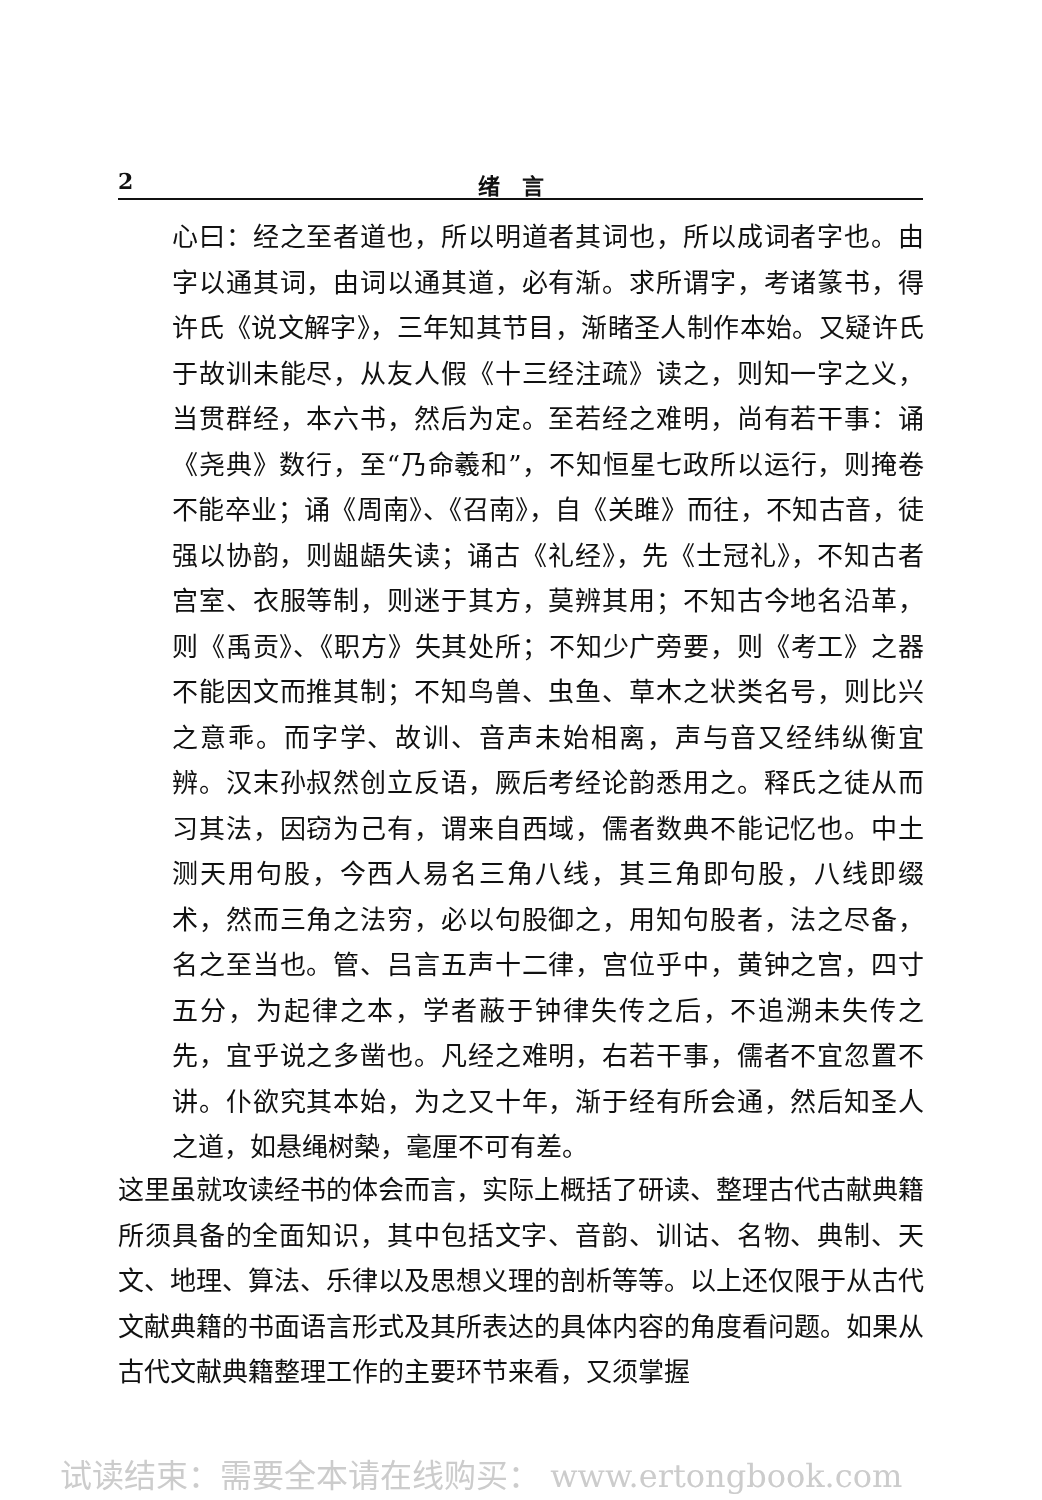2 绪　言
心曰：经之至者道也，所以明道者其词也，所以成词者字也。由字以通其词，由词以通其道，必有渐。求所谓字，考诸篆书，得许氏《说文解字》，三年知其节目，渐睹圣人制作本始。又疑许氏于故训未能尽，从友人假《十三经注疏》读之，则知一字之义，当贯群经，本六书，然后为定。至若经之难明，尚有若干事：诵《尧典》数行，至“乃命羲和”，不知恒星七政所以运行，则掩卷不能卒业；诵《周南》、《召南》，自《关雎》而往，不知古音，徒强以协韵，则龃龉失读；诵古《礼经》，先《士冠礼》，不知古者宫室、衣服等制，则迷于其方，莫辨其用；不知古今地名沿革，则《禹贡》、《职方》失其处所；不知少广旁要，则《考工》之器不能因文而推其制；不知鸟兽、虫鱼、草木之状类名号，则比兴之意乖。而字学、故训、音声未始相离，声与音又经纬纵衡宜辨。汉末孙叔然创立反语，厥后考经论韵悉用之。释氏之徒从而习其法，因窃为己有，谓来自西域，儒者数典不能记忆也。中土测天用句股，今西人易名三角八线，其三角即句股，八线即缀术，然而三角之法穷，必以句股御之，用知句股者，法之尽备，名之至当也。管、吕言五声十二律，宫位乎中，黄钟之宫，四寸五分，为起律之本，学者蔽于钟律失传之后，不追溯未失传之先，宜乎说之多凿也。凡经之难明，右若干事，儒者不宜忽置不讲。仆欲究其本始，为之又十年，渐于经有所会通，然后知圣人之道，如悬绳树槷，毫厘不可有差。
这里虽就攻读经书的体会而言，实际上概括了研读、整理古代古献典籍所须具备的全面知识，其中包括文字、音韵、训诂、名物、典制、天文、地理、算法、乐律以及思想义理的剖析等等。以上还仅限于从古代文献典籍的书面语言形式及其所表达的具体内容的角度看问题。如果从古代文献典籍整理工作的主要环节来看，又须掌握
试读结束：需要全本请在线购买： www.ertongbook.com